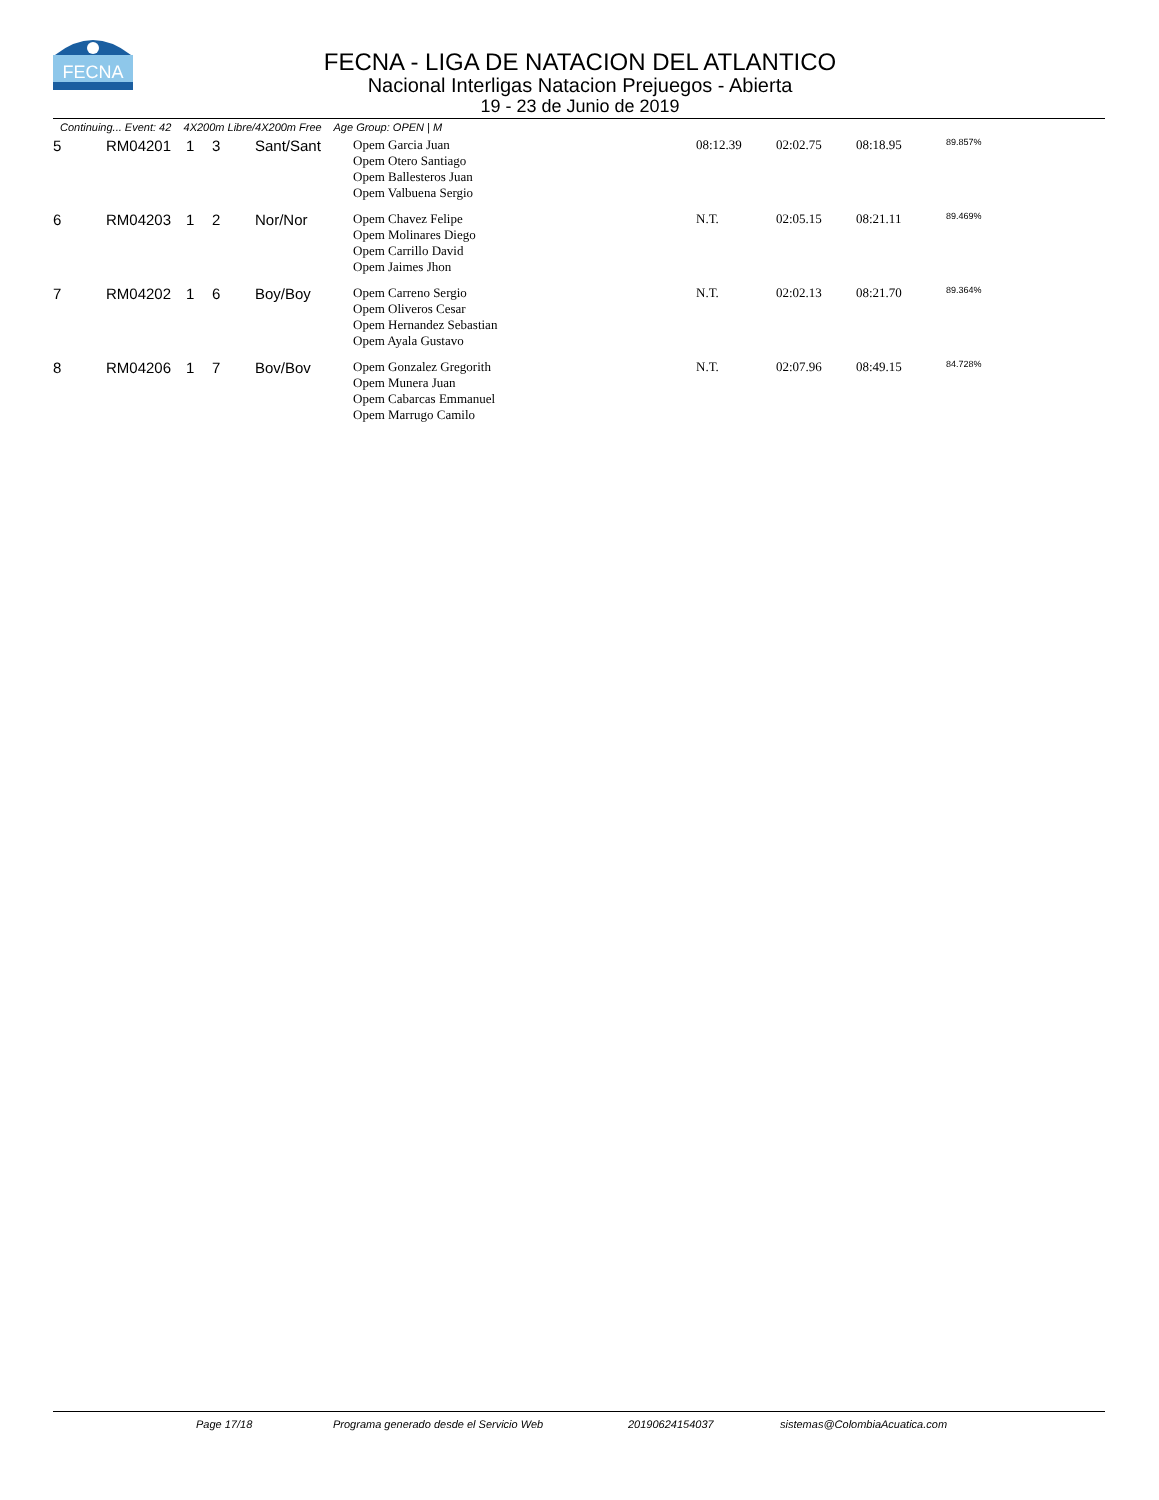FECNA
FECNA - LIGA DE NATACION DEL ATLANTICO
Nacional Interligas Natacion Prejuegos - Abierta
19 - 23 de Junio de 2019
Continuing... Event: 42 4X200m Libre/4X200m Free Age Group: OPEN | M
| 5 | RM04201 | 1 | 3 | Sant/Sant | Opem Garcia Juan Opem Otero Santiago Opem Ballesteros Juan Opem Valbuena Sergio | 08:12.39 | 02:02.75 | 08:18.95 | 89.857% |
| 6 | RM04203 | 1 | 2 | Nor/Nor | Opem Chavez Felipe Opem Molinares Diego Opem Carrillo David Opem Jaimes Jhon | N.T. | 02:05.15 | 08:21.11 | 89.469% |
| 7 | RM04202 | 1 | 6 | Boy/Boy | Opem Carreno Sergio Opem Oliveros Cesar Opem Hernandez Sebastian Opem Ayala Gustavo | N.T. | 02:02.13 | 08:21.70 | 89.364% |
| 8 | RM04206 | 1 | 7 | Bov/Bov | Opem Gonzalez Gregorith Opem Munera Juan Opem Cabarcas Emmanuel Opem Marrugo Camilo | N.T. | 02:07.96 | 08:49.15 | 84.728% |
Page 17/18 Programa generado desde el Servicio Web 20190624154037 sistemas@ColombiaAcuatica.com